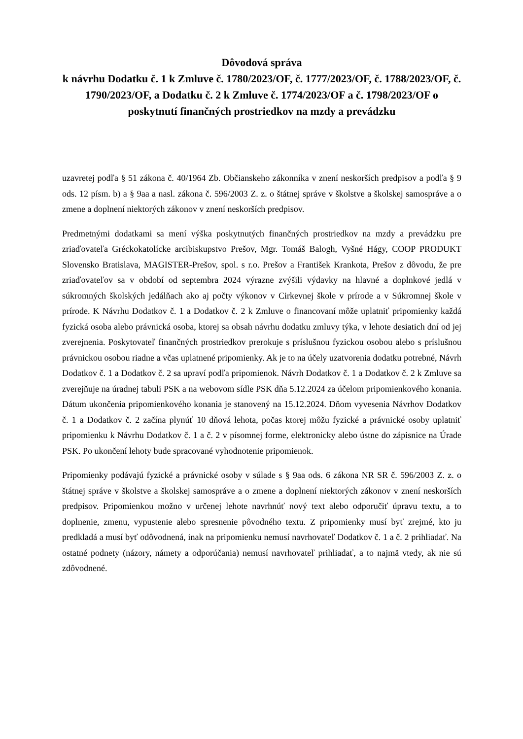Dôvodová správa
k návrhu Dodatku č. 1 k Zmluve č. 1780/2023/OF, č. 1777/2023/OF, č. 1788/2023/OF, č. 1790/2023/OF, a Dodatku č. 2 k Zmluve č. 1774/2023/OF a č. 1798/2023/OF o poskytnutí finančných prostriedkov na mzdy a prevádzku
uzavretej podľa § 51 zákona č. 40/1964 Zb. Občianskeho zákonníka v znení neskorších predpisov a podľa § 9 ods. 12 písm. b) a § 9aa a nasl. zákona č. 596/2003 Z. z. o štátnej správe v školstve a školskej samospráve a o zmene a doplnení niektorých zákonov v znení neskorších predpisov.
Predmetnými dodatkami sa mení výška poskytnutých finančných prostriedkov na mzdy a prevádzku pre zriaďovateľa Gréckokatolícke arcibiskupstvo Prešov, Mgr. Tomáš Balogh, Vyšné Hágy, COOP PRODUKT Slovensko Bratislava, MAGISTER-Prešov, spol. s r.o. Prešov a František Krankota, Prešov z dôvodu, že pre zriaďovateľov sa v období od septembra 2024 výrazne zvýšili výdavky na hlavné a doplnkové jedlá v súkromných školských jedálňach ako aj počty výkonov v Cirkevnej škole v prírode a v Súkromnej škole v prírode. K Návrhu Dodatkov č. 1 a Dodatkov č. 2 k Zmluve o financovaní môže uplatniť pripomienky každá fyzická osoba alebo právnická osoba, ktorej sa obsah návrhu dodatku zmluvy týka, v lehote desiatich dní od jej zverejnenia. Poskytovateľ finančných prostriedkov prerokuje s príslušnou fyzickou osobou alebo s príslušnou právnickou osobou riadne a včas uplatnené pripomienky. Ak je to na účely uzatvorenia dodatku potrebné, Návrh Dodatkov č. 1 a Dodatkov č. 2 sa upraví podľa pripomienok. Návrh Dodatkov č. 1 a Dodatkov č. 2 k Zmluve sa zverejňuje na úradnej tabuli PSK a na webovom sídle PSK dňa 5.12.2024 za účelom pripomienkového konania. Dátum ukončenia pripomienkového konania je stanovený na 15.12.2024. Dňom vyvesenia Návrhov Dodatkov č. 1 a Dodatkov č. 2 začína plynúť 10 dňová lehota, počas ktorej môžu fyzické a právnické osoby uplatniť pripomienku k Návrhu Dodatkov č. 1 a č. 2 v písomnej forme, elektronicky alebo ústne do zápisnice na Úrade PSK. Po ukončení lehoty bude spracované vyhodnotenie pripomienok.
Pripomienky podávajú fyzické a právnické osoby v súlade s § 9aa ods. 6 zákona NR SR č. 596/2003 Z. z. o štátnej správe v školstve a školskej samospráve a o zmene a doplnení niektorých zákonov v znení neskorších predpisov. Pripomienkou možno v určenej lehote navrhnúť nový text alebo odporučiť úpravu textu, a to doplnenie, zmenu, vypustenie alebo spresnenie pôvodného textu. Z pripomienky musí byť zrejmé, kto ju predkladá a musí byť odôvodnená, inak na pripomienku nemusí navrhovateľ Dodatkov č. 1 a č. 2 prihliadať. Na ostatné podnety (názory, námety a odporúčania) nemusí navrhovateľ prihliadať, a to najmä vtedy, ak nie sú zdôvodnené.